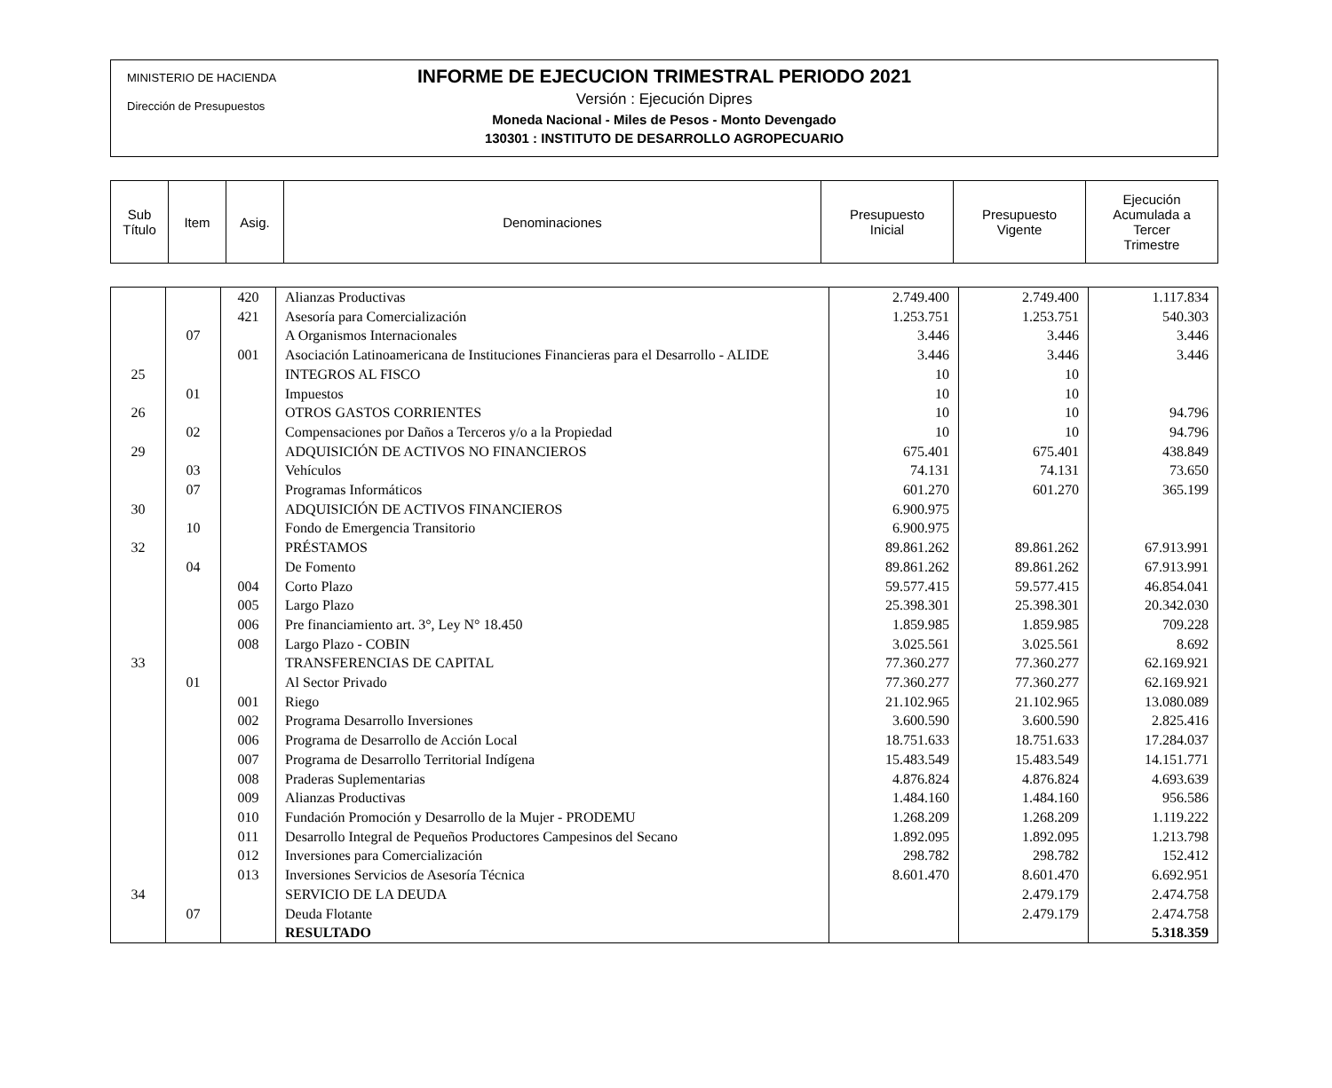MINISTERIO DE HACIENDA
Dirección de Presupuestos
INFORME DE EJECUCION TRIMESTRAL PERIODO 2021
Versión : Ejecución Dipres
Moneda Nacional - Miles de Pesos - Monto Devengado
130301 : INSTITUTO DE DESARROLLO AGROPECUARIO
| Sub Título | Item | Asig. | Denominaciones | Presupuesto Inicial | Presupuesto Vigente | Ejecución Acumulada a Tercer Trimestre |
| | | 420 | Alianzas Productivas | 2.749.400 | 2.749.400 | 1.117.834 |
| | | 421 | Asesoría para Comercialización | 1.253.751 | 1.253.751 | 540.303 |
| | 07 | | A Organismos Internacionales | 3.446 | 3.446 | 3.446 |
| | | 001 | Asociación Latinoamericana de Instituciones Financieras para el Desarrollo - ALIDE | 3.446 | 3.446 | 3.446 |
| 25 | | | INTEGROS AL FISCO | 10 | 10 | |
| | 01 | | Impuestos | 10 | 10 | |
| 26 | | | OTROS GASTOS CORRIENTES | 10 | 10 | 94.796 |
| | 02 | | Compensaciones por Daños a Terceros y/o a la Propiedad | 10 | 10 | 94.796 |
| 29 | | | ADQUISICIÓN DE ACTIVOS NO FINANCIEROS | 675.401 | 675.401 | 438.849 |
| | 03 | | Vehículos | 74.131 | 74.131 | 73.650 |
| | 07 | | Programas Informáticos | 601.270 | 601.270 | 365.199 |
| 30 | | | ADQUISICIÓN DE ACTIVOS FINANCIEROS | 6.900.975 | | |
| | 10 | | Fondo de Emergencia Transitorio | 6.900.975 | | |
| 32 | | | PRÉSTAMOS | 89.861.262 | 89.861.262 | 67.913.991 |
| | 04 | | De Fomento | 89.861.262 | 89.861.262 | 67.913.991 |
| | | 004 | Corto Plazo | 59.577.415 | 59.577.415 | 46.854.041 |
| | | 005 | Largo Plazo | 25.398.301 | 25.398.301 | 20.342.030 |
| | | 006 | Pre financiamiento art. 3°, Ley N° 18.450 | 1.859.985 | 1.859.985 | 709.228 |
| | | 008 | Largo Plazo - COBIN | 3.025.561 | 3.025.561 | 8.692 |
| 33 | | | TRANSFERENCIAS DE CAPITAL | 77.360.277 | 77.360.277 | 62.169.921 |
| | 01 | | Al Sector Privado | 77.360.277 | 77.360.277 | 62.169.921 |
| | | 001 | Riego | 21.102.965 | 21.102.965 | 13.080.089 |
| | | 002 | Programa Desarrollo Inversiones | 3.600.590 | 3.600.590 | 2.825.416 |
| | | 006 | Programa de Desarrollo de Acción Local | 18.751.633 | 18.751.633 | 17.284.037 |
| | | 007 | Programa de Desarrollo Territorial Indígena | 15.483.549 | 15.483.549 | 14.151.771 |
| | | 008 | Praderas Suplementarias | 4.876.824 | 4.876.824 | 4.693.639 |
| | | 009 | Alianzas Productivas | 1.484.160 | 1.484.160 | 956.586 |
| | | 010 | Fundación Promoción y Desarrollo de la Mujer - PRODEMU | 1.268.209 | 1.268.209 | 1.119.222 |
| | | 011 | Desarrollo Integral de Pequeños Productores Campesinos del Secano | 1.892.095 | 1.892.095 | 1.213.798 |
| | | 012 | Inversiones para Comercialización | 298.782 | 298.782 | 152.412 |
| | | 013 | Inversiones Servicios de Asesoría Técnica | 8.601.470 | 8.601.470 | 6.692.951 |
| 34 | | | SERVICIO DE LA DEUDA | | 2.479.179 | 2.474.758 |
| | 07 | | Deuda Flotante | | 2.479.179 | 2.474.758 |
| | | | RESULTADO | | | 5.318.359 |